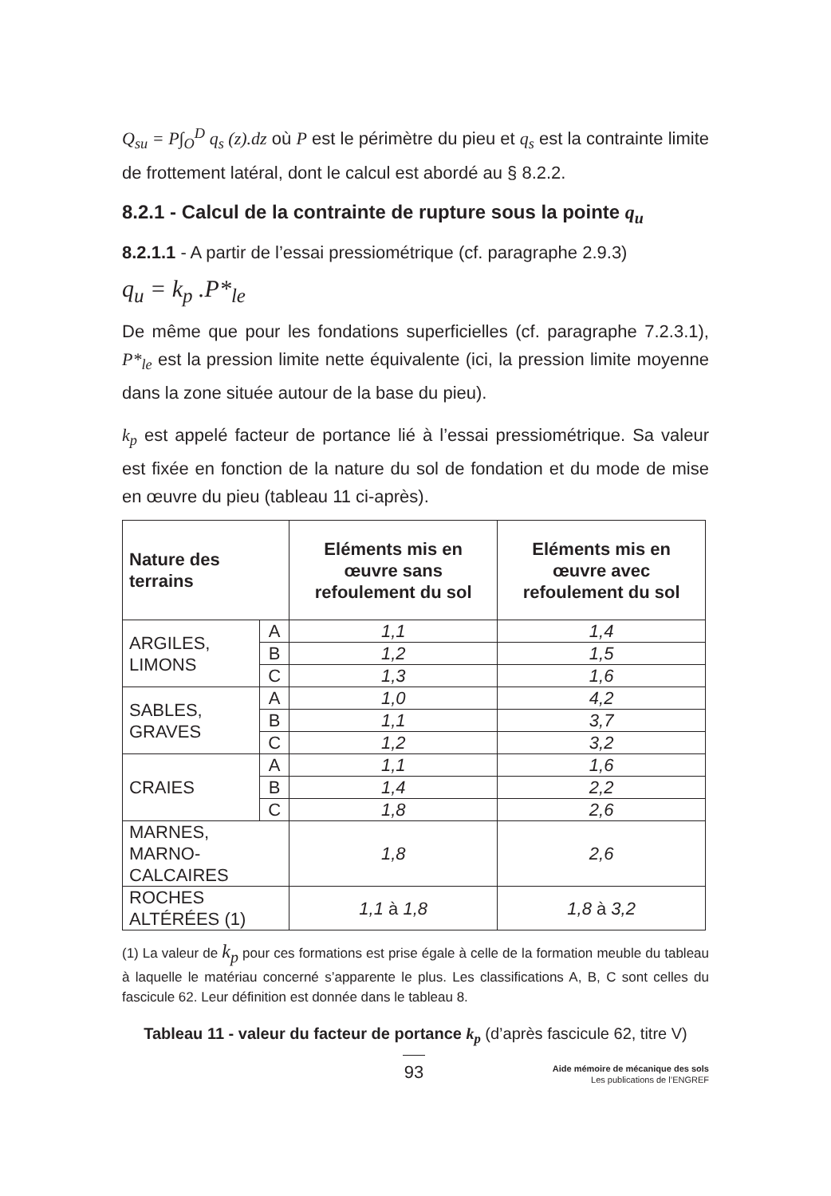Q<sub>su</sub> = P∫<sub>O</sub><sup>D</sup> q<sub>s</sub> (z).dz où P est le périmètre du pieu et q<sub>s</sub> est la contrainte limite de frottement latéral, dont le calcul est abordé au § 8.2.2.
8.2.1 - Calcul de la contrainte de rupture sous la pointe q<sub>u</sub>
8.2.1.1 - A partir de l’essai pressiométrique (cf. paragraphe 2.9.3)
q<sub>u</sub> = k<sub>p</sub> .P*<sub>le</sub>
De même que pour les fondations superficielles (cf. paragraphe 7.2.3.1), P*<sub>le</sub> est la pression limite nette équivalente (ici, la pression limite moyenne dans la zone située autour de la base du pieu).
k<sub>p</sub> est appelé facteur de portance lié à l’essai pressiométrique. Sa valeur est fixée en fonction de la nature du sol de fondation et du mode de mise en œuvre du pieu (tableau 11 ci-après).
| Nature des terrains | | Eléments mis en œuvre sans refoulement du sol | Eléments mis en œuvre avec refoulement du sol |
| --- | --- | --- | --- |
| ARGILES, LIMONS | A | 1,1 | 1,4 |
| | B | 1,2 | 1,5 |
| | C | 1,3 | 1,6 |
| SABLES, GRAVES | A | 1,0 | 4,2 |
| | B | 1,1 | 3,7 |
| | C | 1,2 | 3,2 |
| CRAIES | A | 1,1 | 1,6 |
| | B | 1,4 | 2,2 |
| | C | 1,8 | 2,6 |
| MARNES, MARNO-CALCAIRES | | 1,8 | 2,6 |
| ROCHES ALTÉRÉES (1) | | 1,1 à 1,8 | 1,8 à 3,2 |
(1) La valeur de k<sub>p</sub> pour ces formations est prise égale à celle de la formation meuble du tableau à laquelle le matériau concerné s’apparente le plus. Les classifications A, B, C sont celles du fascicule 62. Leur définition est donnée dans le tableau 8.
Tableau 11 - valeur du facteur de portance k<sub>p</sub> (d’après fascicule 62, titre V)
93
Aide mémoire de mécanique des sols
Les publications de l’ENGREF